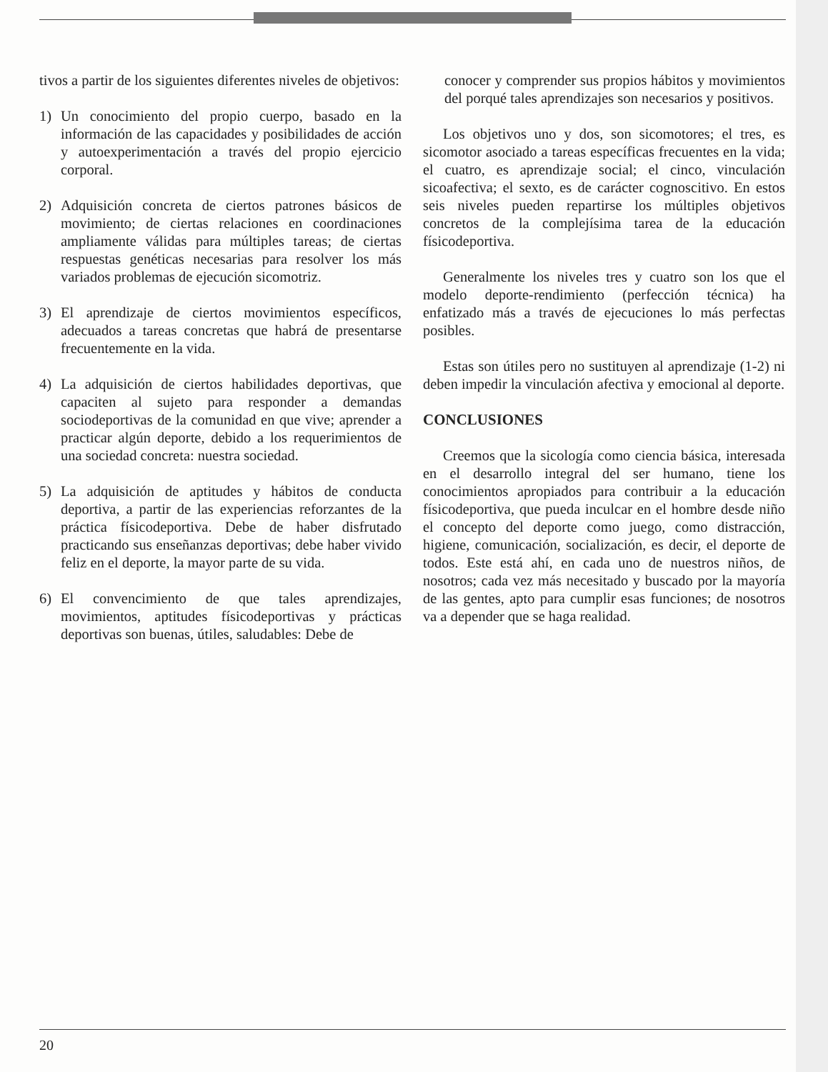tivos a partir de los siguientes diferentes niveles de objetivos:
1) Un conocimiento del propio cuerpo, basado en la información de las capacidades y posibilidades de acción y autoexperimentación a través del propio ejercicio corporal.
2) Adquisición concreta de ciertos patrones básicos de movimiento; de ciertas relaciones en coordinaciones ampliamente válidas para múltiples tareas; de ciertas respuestas genéticas necesarias para resolver los más variados problemas de ejecución sicomotriz.
3) El aprendizaje de ciertos movimientos específicos, adecuados a tareas concretas que habrá de presentarse frecuentemente en la vida.
4) La adquisición de ciertos habilidades deportivas, que capaciten al sujeto para responder a demandas sociodeportivas de la comunidad en que vive; aprender a practicar algún deporte, debido a los requerimientos de una sociedad concreta: nuestra sociedad.
5) La adquisición de aptitudes y hábitos de conducta deportiva, a partir de las experiencias reforzantes de la práctica físicodeportiva. Debe de haber disfrutado practicando sus enseñanzas deportivas; debe haber vivido feliz en el deporte, la mayor parte de su vida.
6) El convencimiento de que tales aprendizajes, movimientos, aptitudes físicodeportivas y prácticas deportivas son buenas, útiles, saludables: Debe de
conocer y comprender sus propios hábitos y movimientos del porqué tales aprendizajes son necesarios y positivos.
Los objetivos uno y dos, son sicomotores; el tres, es sicomotor asociado a tareas específicas frecuentes en la vida; el cuatro, es aprendizaje social; el cinco, vinculación sicoafectiva; el sexto, es de carácter cognoscitivo. En estos seis niveles pueden repartirse los múltiples objetivos concretos de la complejísima tarea de la educación físicodeportiva.
Generalmente los niveles tres y cuatro son los que el modelo deporte-rendimiento (perfección técnica) ha enfatizado más a través de ejecuciones lo más perfectas posibles.
Estas son útiles pero no sustituyen al aprendizaje (1-2) ni deben impedir la vinculación afectiva y emocional al deporte.
CONCLUSIONES
Creemos que la sicología como ciencia básica, interesada en el desarrollo integral del ser humano, tiene los conocimientos apropiados para contribuir a la educación físicodeportiva, que pueda inculcar en el hombre desde niño el concepto del deporte como juego, como distracción, higiene, comunicación, socialización, es decir, el deporte de todos. Este está ahí, en cada uno de nuestros niños, de nosotros; cada vez más necesitado y buscado por la mayoría de las gentes, apto para cumplir esas funciones; de nosotros va a depender que se haga realidad.
20